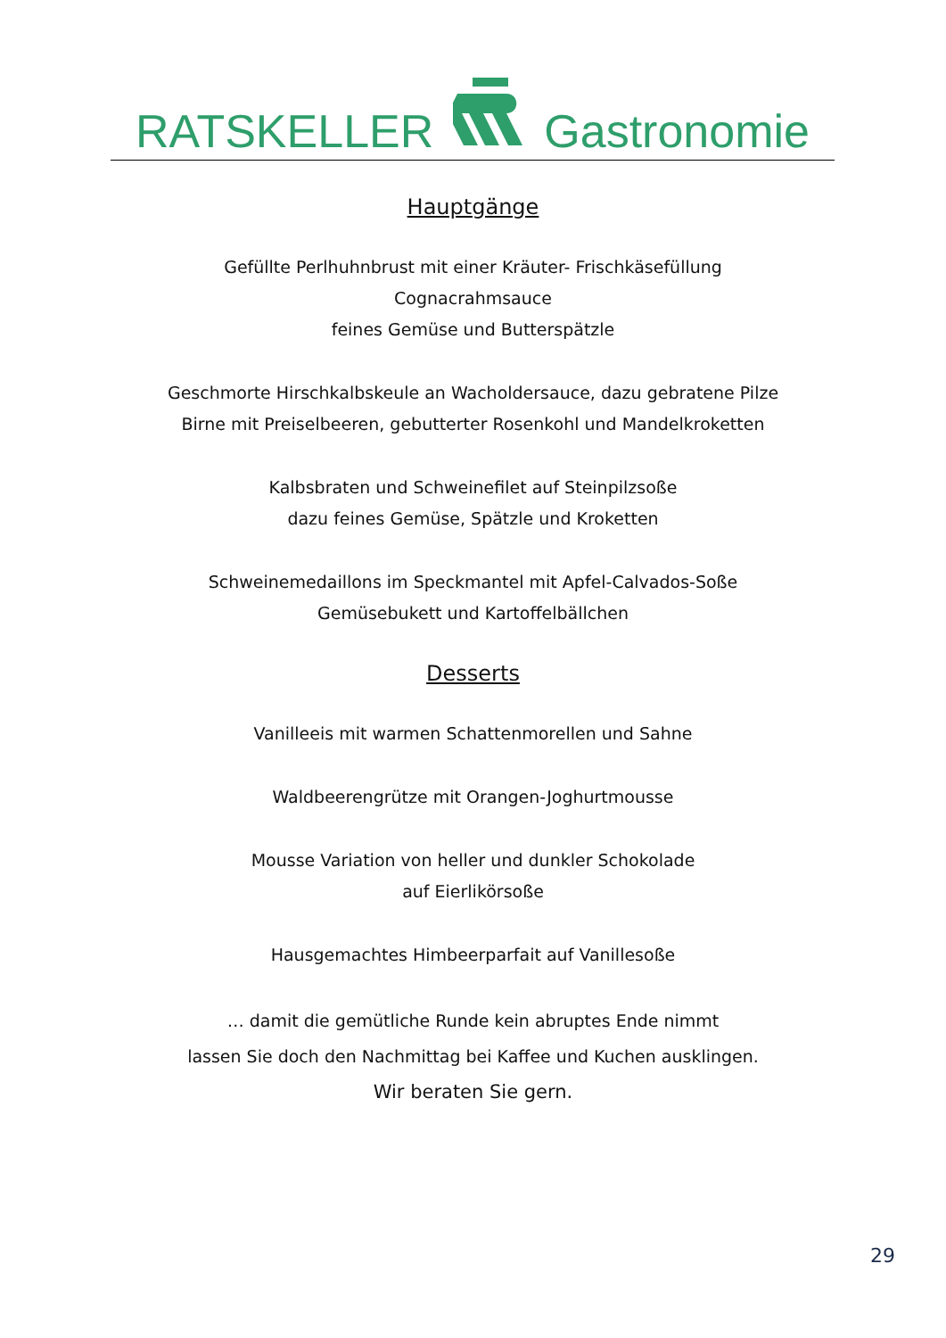RATSKELLER Gastronomie
Hauptgänge
Gefüllte Perlhuhnbrust mit einer Kräuter- Frischkäsefüllung
Cognacrahmsauce
feines Gemüse und Butterspätzle
Geschmorte Hirschkalbskeule an Wacholdersauce, dazu gebratene Pilze
Birne mit Preiselbeeren, gebutterter Rosenkohl und Mandelkroketten
Kalbsbraten und Schweinefilet auf Steinpilzsoße
dazu feines Gemüse, Spätzle und Kroketten
Schweinemedaillons im Speckmantel mit Apfel-Calvados-Soße
Gemüsebukett und Kartoffelbällchen
Desserts
Vanilleeis mit warmen Schattenmorellen und Sahne
Waldbeerengrütze mit Orangen-Joghurtmousse
Mousse Variation von heller und dunkler Schokolade
auf Eierlikörsoße
Hausgemachtes Himbeerparfait auf Vanillesoße
… damit die gemütliche Runde kein abruptes Ende nimmt
lassen Sie doch den Nachmittag bei Kaffee und Kuchen ausklingen.
Wir beraten Sie gern.
29